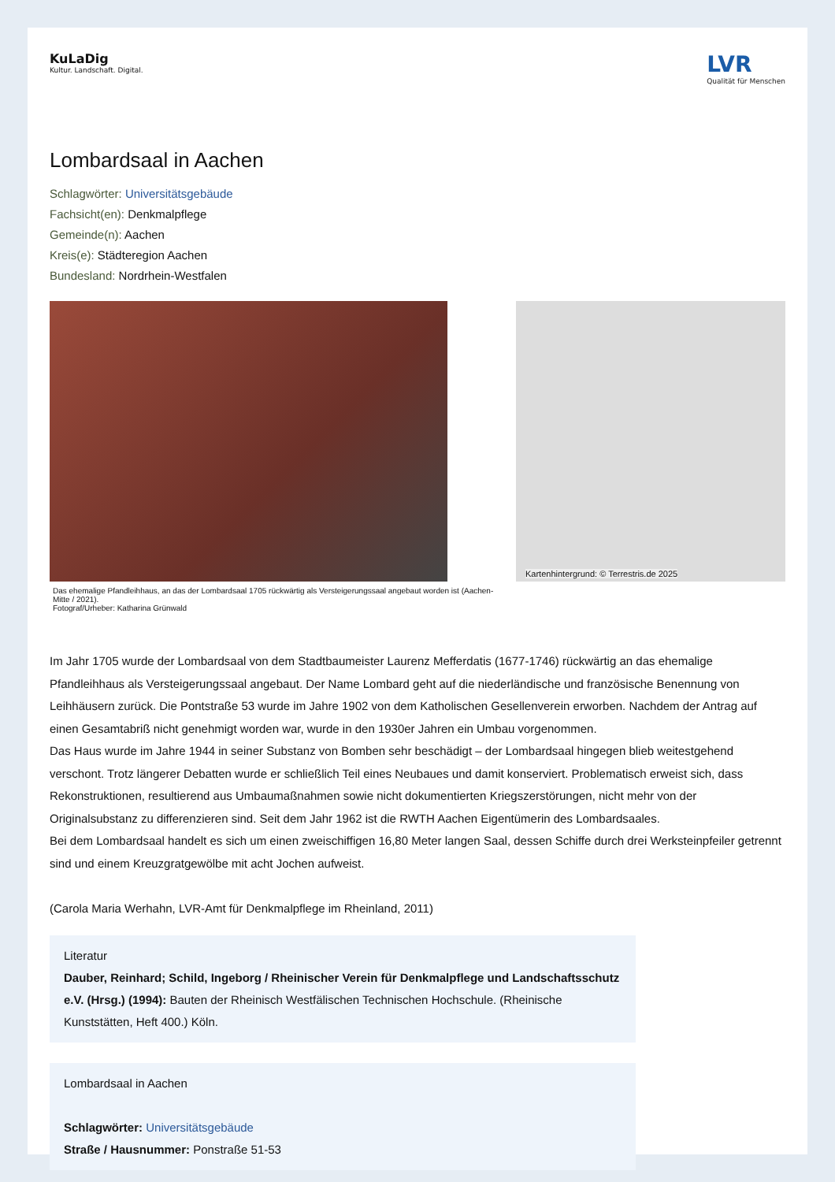KuLaDig
Kultur. Landschaft. Digital.
LVR
Qualität für Menschen
Lombardsaal in Aachen
Schlagwörter: Universitätsgebäude
Fachsicht(en): Denkmalpflege
Gemeinde(n): Aachen
Kreis(e): Städteregion Aachen
Bundesland: Nordrhein-Westfalen
Kartenhintergrund: © Terrestris.de 2025
Das ehemalige Pfandleihhaus, an das der Lombardsaal 1705 rückwärtig als Versteigerungssaal angebaut worden ist (Aachen-Mitte / 2021).
Fotograf/Urheber: Katharina Grünwald
Im Jahr 1705 wurde der Lombardsaal von dem Stadtbaumeister Laurenz Mefferdatis (1677-1746) rückwärtig an das ehemalige Pfandleihhaus als Versteigerungssaal angebaut. Der Name Lombard geht auf die niederländische und französische Benennung von Leihhäusern zurück. Die Pontstraße 53 wurde im Jahre 1902 von dem Katholischen Gesellenverein erworben. Nachdem der Antrag auf einen Gesamtabriß nicht genehmigt worden war, wurde in den 1930er Jahren ein Umbau vorgenommen.
Das Haus wurde im Jahre 1944 in seiner Substanz von Bomben sehr beschädigt – der Lombardsaal hingegen blieb weitestgehend verschont. Trotz längerer Debatten wurde er schließlich Teil eines Neubaues und damit konserviert. Problematisch erweist sich, dass Rekonstruktionen, resultierend aus Umbaumaßnahmen sowie nicht dokumentierten Kriegszerstörungen, nicht mehr von der Originalsubstanz zu differenzieren sind. Seit dem Jahr 1962 ist die RWTH Aachen Eigentümerin des Lombardsaales.
Bei dem Lombardsaal handelt es sich um einen zweischiffigen 16,80 Meter langen Saal, dessen Schiffe durch drei Werksteinpfeiler getrennt sind und einem Kreuzgratgewölbe mit acht Jochen aufweist.
(Carola Maria Werhahn, LVR-Amt für Denkmalpflege im Rheinland, 2011)
Literatur
Dauber, Reinhard; Schild, Ingeborg / Rheinischer Verein für Denkmalpflege und Landschaftsschutz e.V. (Hrsg.) (1994): Bauten der Rheinisch Westfälischen Technischen Hochschule. (Rheinische Kunststätten, Heft 400.) Köln.
Lombardsaal in Aachen
Schlagwörter: Universitätsgebäude
Straße / Hausnummer: Ponstraße 51-53